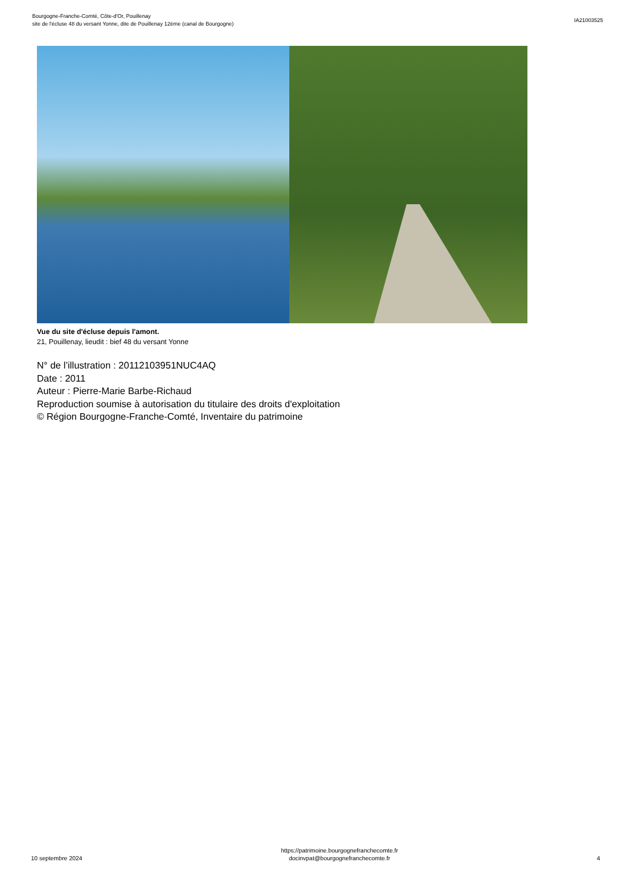Bourgogne-Franche-Comté, Côte-d'Or, Pouillenay
site de l'écluse 48 du versant Yonne, dite de Pouillenay 12ème (canal de Bourgogne)
IA21003525
Vue du site d'écluse depuis l'amont.
21, Pouillenay, lieudit : bief 48 du versant Yonne
N° de l’illustration : 20112103951NUC4AQ
Date : 2011
Auteur : Pierre-Marie Barbe-Richaud
Reproduction soumise à autorisation du titulaire des droits d'exploitation
© Région Bourgogne-Franche-Comté, Inventaire du patrimoine
10 septembre 2024
https://patrimoine.bourgognefranchecomte.fr
docinvpat@bourgognefranchecomte.fr
4